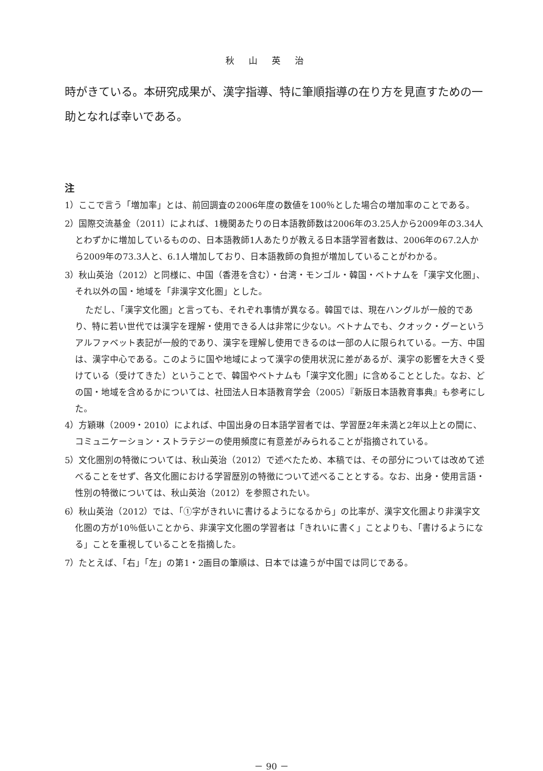秋山英治
時がきている。本研究成果が、漢字指導、特に筆順指導の在り方を見直すための一助となれば幸いである。
注
1）ここで言う「増加率」とは、前回調査の2006年度の数値を100％とした場合の増加率のことである。
2）国際交流基金（2011）によれば、1機関あたりの日本語教師数は2006年の3.25人から2009年の3.34人とわずかに増加しているものの、日本語教師1人あたりが教える日本語学習者数は、2006年の67.2人から2009年の73.3人と、6.1人増加しており、日本語教師の負担が増加していることがわかる。
3）秋山英治（2012）と同様に、中国（香港を含む）・台湾・モンゴル・韓国・ベトナムを「漢字文化圏」、それ以外の国・地域を「非漢字文化圏」とした。
ただし、「漢字文化圏」と言っても、それぞれ事情が異なる。韓国では、現在ハングルが一般的であり、特に若い世代では漢字を理解・使用できる人は非常に少ない。ベトナムでも、クオック・グーというアルファベット表記が一般的であり、漢字を理解し使用できるのは一部の人に限られている。一方、中国は、漢字中心である。このように国や地域によって漢字の使用状況に差があるが、漢字の影響を大きく受けている（受けてきた）ということで、韓国やベトナムも「漢字文化圏」に含めることとした。なお、どの国・地域を含めるかについては、社団法人日本語教育学会（2005）『新版日本語教育事典』も参考にした。
4）方穎琳（2009・2010）によれば、中国出身の日本語学習者では、学習歴2年未満と2年以上との間に、コミュニケーション・ストラテジーの使用頻度に有意差がみられることが指摘されている。
5）文化圏別の特徴については、秋山英治（2012）で述べたため、本稿では、その部分については改めて述べることをせず、各文化圏における学習歴別の特徴について述べることとする。なお、出身・使用言語・性別の特徴については、秋山英治（2012）を参照されたい。
6）秋山英治（2012）では、「①字がきれいに書けるようになるから」の比率が、漢字文化圏より非漢字文化圏の方が10％低いことから、非漢字文化圏の学習者は「きれいに書く」ことよりも、「書けるようになる」ことを重視していることを指摘した。
7）たとえば、「右」「左」の第1・2画目の筆順は、日本では違うが中国では同じである。
－ 90 －